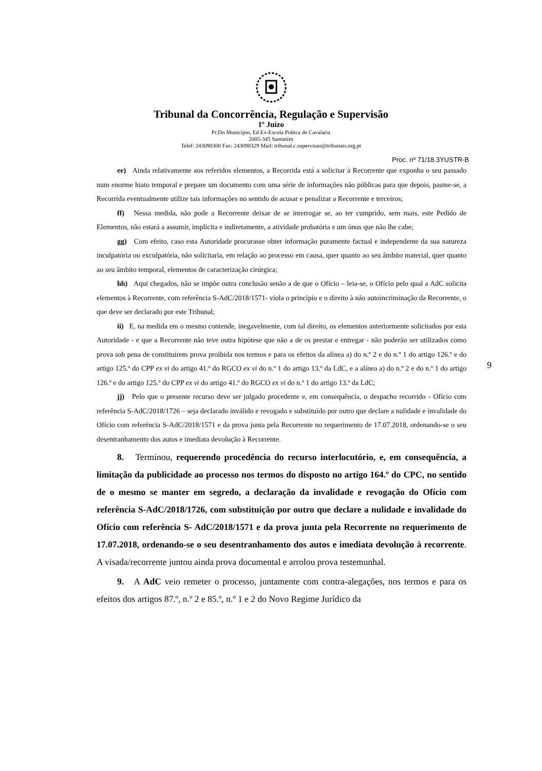Tribunal da Concorrência, Regulação e Supervisão
1º Juízo
Pr.Do Município, Ed Ex-Escola Prática de Cavalaria
2005-345 Santarém
Telef: 243090300 Fax: 243090329 Mail: tribunal.c.supervisao@tribunais.org.pt
Proc. nº 71/18.3YUSTR-B
ee) Ainda relativamente aos referidos elementos, a Recorrida está a solicitar à Recorrente que exponha o seu passado num enorme hiato temporal e prepare um documento com uma série de informações não públicas para que depois, pasme-se, a Recorrida eventualmente utilize tais informações no sentido de acusar e penalizar a Recorrente e terceiros;
ff) Nessa medida, não pode a Recorrente deixar de se interrogar se, ao ter cumprido, sem mais, este Pedido de Elementos, não estará a assumir, implícita e indiretamente, a atividade probatória e um ónus que não lhe cabe;
gg) Com efeito, caso esta Autoridade procurasse obter informação puramente factual e independente da sua natureza inculpatória ou exculpatória, não solicitaria, em relação ao processo em causa, quer quanto ao seu âmbito material, quer quanto ao seu âmbito temporal, elementos de caracterização cirúrgica;
hh) Aqui chegados, não se impõe outra conclusão senão a de que o Ofício – leia-se, o Ofício pelo qual a AdC solicita elementos à Recorrente, com referência S-AdC/2018/1571- viola o princípio e o direito à não autoincriminação da Recorrente, o que deve ser declarado por este Tribunal;
ii) E, na medida em o mesmo contende, inegavelmente, com tal direito, os elementos anteriormente solicitados por esta Autoridade - e que a Recorrente não teve outra hipótese que não a de os prestar e entregar - não poderão ser utilizados como prova sob pena de constituírem prova proibida nos termos e para os efeitos da alínea a) do n.º 2 e do n.º 1 do artigo 126.º e do artigo 125.º do CPP ex vi do artigo 41.º do RGCO ex vi do n.º 1 do artigo 13.º da LdC, e a alínea a) do n.º 2 e do n.º 1 do artigo 126.º e do artigo 125.º do CPP ex vi do artigo 41.º do RGCO ex vi do n.º 1 do artigo 13.º da LdC;
jj) Pelo que o presente recurso deve ser julgado procedente e, em consequência, o despacho recorrido - Ofício com referência S-AdC/2018/1726 – seja declarado inválido e revogado e substituído por outro que declare a nulidade e invalidade do Ofício com referência S-AdC/2018/1571 e da prova junta pela Recorrente no requerimento de 17.07.2018, ordenando-se o seu desentranhamento dos autos e imediata devolução à Recorrente.
8. Terminou, requerendo procedência do recurso interlocutório, e, em consequência, a limitação da publicidade ao processo nos termos do disposto no artigo 164.º do CPC, no sentido de o mesmo se manter em segredo, a declaração da invalidade e revogação do Ofício com referência S-AdC/2018/1726, com substituição por outro que declare a nulidade e invalidade do Ofício com referência S- AdC/2018/1571 e da prova junta pela Recorrente no requerimento de 17.07.2018, ordenando-se o seu desentranhamento dos autos e imediata devolução à recorrente. A visada/recorrente juntou ainda prova documental e arrolou prova testemunhal.
9. A AdC veio remeter o processo, juntamente com contra-alegações, nos termos e para os efeitos dos artigos 87.º, n.º 2 e 85.º, n.º 1 e 2 do Novo Regime Jurídico da
9